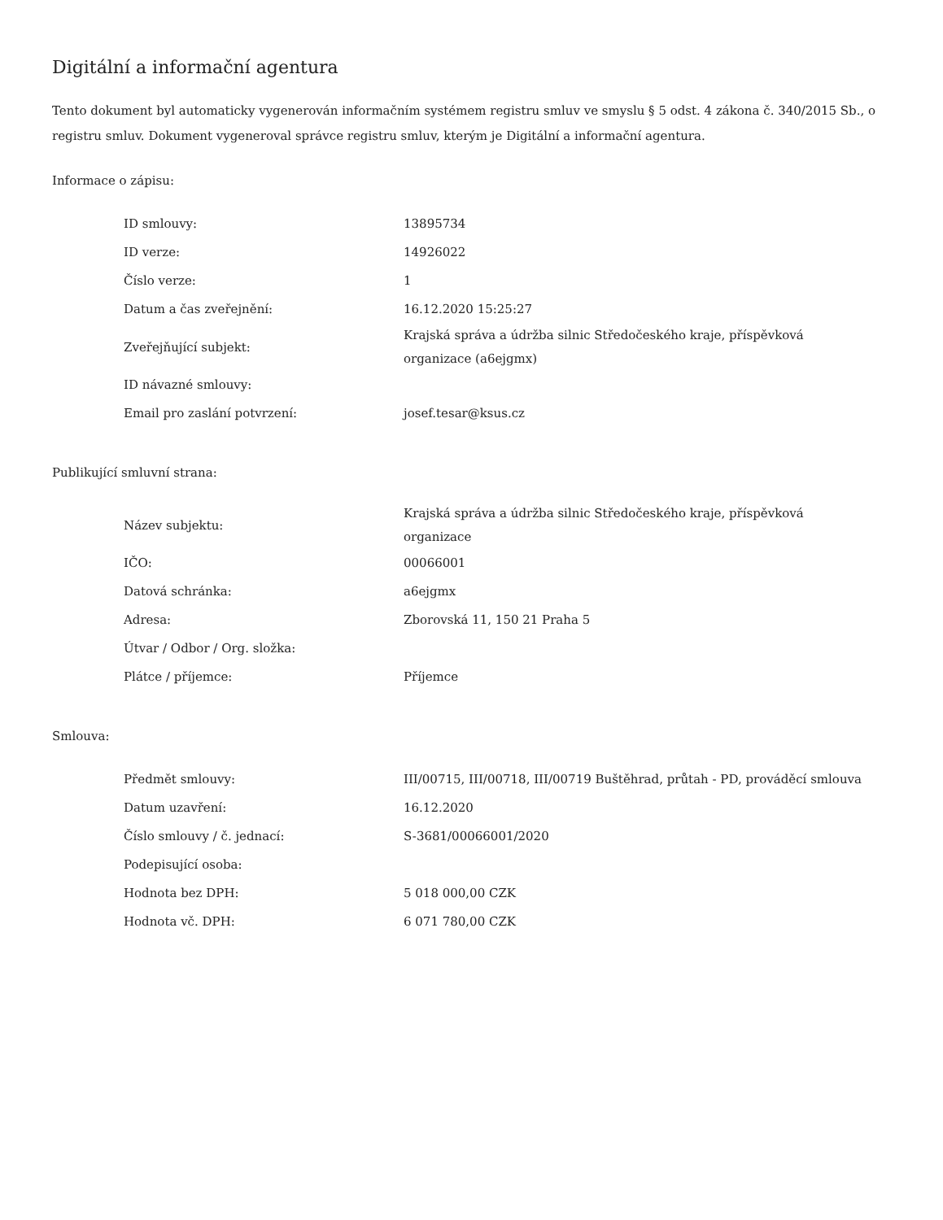Digitální a informační agentura
Tento dokument byl automaticky vygenerován informačním systémem registru smluv ve smyslu § 5 odst. 4 zákona č. 340/2015 Sb., o registru smluv. Dokument vygeneroval správce registru smluv, kterým je Digitální a informační agentura.
Informace o zápisu:
| ID smlouvy: | 13895734 |
| ID verze: | 14926022 |
| Číslo verze: | 1 |
| Datum a čas zveřejnění: | 16.12.2020 15:25:27 |
| Zveřejňující subjekt: | Krajská správa a údržba silnic Středočeského kraje, příspěvková organizace (a6ejgmx) |
| ID návazné smlouvy: | |
| Email pro zaslání potvrzení: | josef.tesar@ksus.cz |
Publikující smluvní strana:
| Název subjektu: | Krajská správa a údržba silnic Středočeského kraje, příspěvková organizace |
| IČO: | 00066001 |
| Datová schránka: | a6ejgmx |
| Adresa: | Zborovská 11, 150 21 Praha 5 |
| Útvar / Odbor / Org. složka: | |
| Plátce / příjemce: | Příjemce |
Smlouva:
| Předmět smlouvy: | III/00715, III/00718, III/00719 Buštěhrad, průtah - PD, prováděcí smlouva |
| Datum uzavření: | 16.12.2020 |
| Číslo smlouvy / č. jednací: | S-3681/00066001/2020 |
| Podepisující osoba: | |
| Hodnota bez DPH: | 5 018 000,00 CZK |
| Hodnota vč. DPH: | 6 071 780,00 CZK |